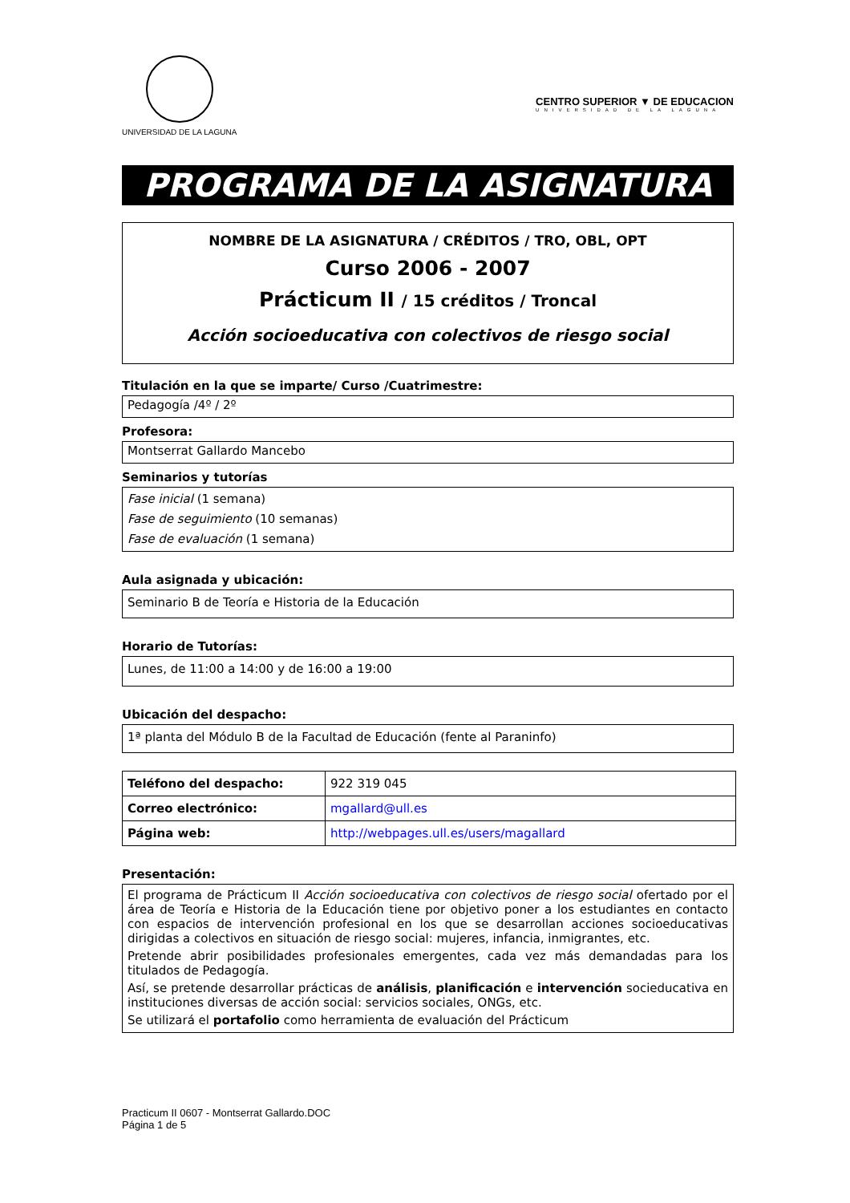UNIVERSIDAD DE LA LAGUNA
CENTRO SUPERIOR ▼ DE EDUCACION
UNIVERSIDAD DE LA LAGUNA
PROGRAMA DE LA ASIGNATURA
NOMBRE DE LA ASIGNATURA / CRÉDITOS / TRO, OBL, OPT
Curso 2006 - 2007
Prácticum II / 15 créditos / Troncal
Acción socioeducativa con colectivos de riesgo social
Titulación en la que se imparte/ Curso /Cuatrimestre:
Pedagogía /4º / 2º
Profesora:
Montserrat Gallardo Mancebo
Seminarios y tutorías
Fase inicial (1 semana)
Fase de seguimiento (10 semanas)
Fase de evaluación (1 semana)
Aula asignada y ubicación:
Seminario B de Teoría e Historia de la Educación
Horario de Tutorías:
Lunes, de 11:00 a 14:00 y de 16:00 a 19:00
Ubicación del despacho:
1ª planta del Módulo B de la Facultad de Educación (fente al Paraninfo)
| Teléfono del despacho: | 922 319 045 |
| Correo electrónico: | mgallard@ull.es |
| Página web: | http://webpages.ull.es/users/magallard |
Presentación:
El programa de Prácticum II Acción socioeducativa con colectivos de riesgo social ofertado por el área de Teoría e Historia de la Educación tiene por objetivo poner a los estudiantes en contacto con espacios de intervención profesional en los que se desarrollan acciones socioeducativas dirigidas a colectivos en situación de riesgo social: mujeres, infancia, inmigrantes, etc.
Pretende abrir posibilidades profesionales emergentes, cada vez más demandadas para los titulados de Pedagogía.
Así, se pretende desarrollar prácticas de análisis, planificación e intervención socieducativa en instituciones diversas de acción social: servicios sociales, ONGs, etc.
Se utilizará el portafolio como herramienta de evaluación del Prácticum
Practicum II 0607 - Montserrat Gallardo.DOC
Página 1 de 5